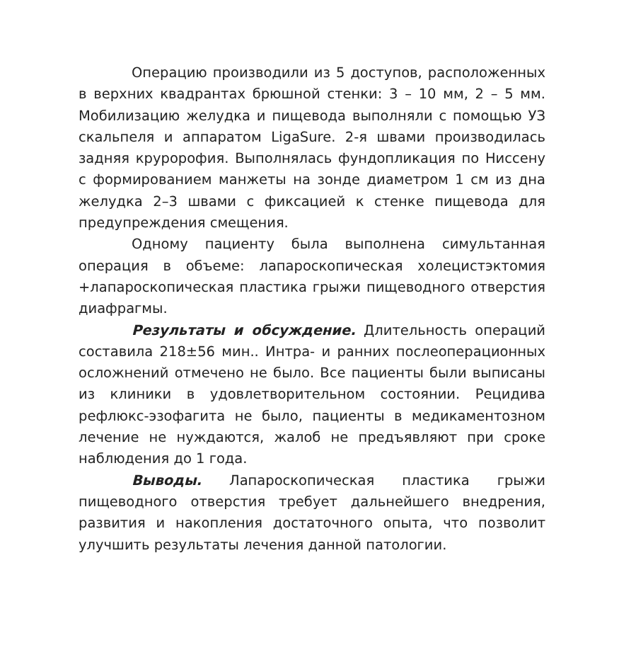Операцию производили из 5 доступов, расположенных в верхних квадрантах брюшной стенки: 3 – 10 мм, 2 – 5 мм. Мобилизацию желудка и пищевода выполняли с помощью УЗ скальпеля и аппаратом LigaSure. 2-я швами производилась задняя круророфия. Выполнялась фундопликация по Ниссену с формированием манжеты на зонде диаметром 1 см из дна желудка 2–3 швами с фиксацией к стенке пищевода для предупреждения смещения.
Одному пациенту была выполнена симультанная операция в объеме: лапароскопическая холецистэктомия +лапароскопическая пластика грыжи пищеводного отверстия диафрагмы.
Результаты и обсуждение. Длительность операций составила 218±56 мин.. Интра- и ранних послеоперационных осложнений отмечено не было. Все пациенты были выписаны из клиники в удовлетворительном состоянии. Рецидива рефлюкс-эзофагита не было, пациенты в медикаментозном лечение не нуждаются, жалоб не предъявляют при сроке наблюдения до 1 года.
Выводы. Лапароскопическая пластика грыжи пищеводного отверстия требует дальнейшего внедрения, развития и накопления достаточного опыта, что позволит улучшить результаты лечения данной патологии.